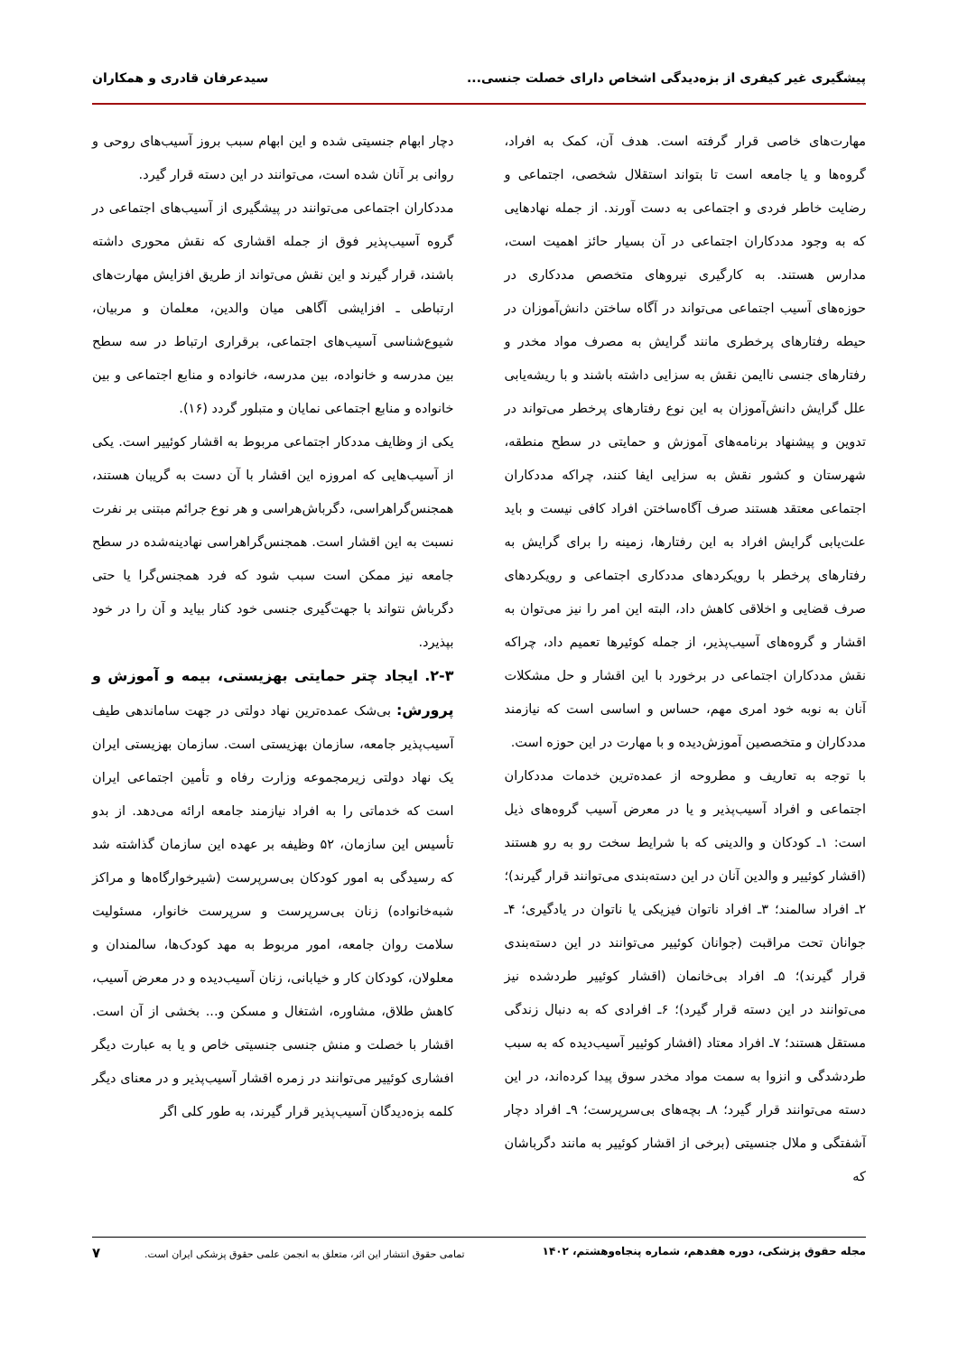پیشگیری غیر کیفری از بزه‌دیدگی اشخاص دارای خصلت جنسی... سیدعرفان قادری و همکاران
مهارت‌های خاصی قرار گرفته است. هدف آن، کمک به افراد، گروه‌ها و یا جامعه است تا بتواند استقلال شخصی، اجتماعی و رضایت خاطر فردی و اجتماعی به دست آورند. از جمله نهادهایی که به وجود مددکاران اجتماعی در آن بسیار حائز اهمیت است، مدارس هستند. به کارگیری نیروهای متخصص مددکاری در حوزه‌های آسیب اجتماعی می‌تواند در آگاه ساختن دانش‌آموزان در حیطه رفتارهای پرخطری مانند گرایش به مصرف مواد مخدر و رفتارهای جنسی ناایمن نقش به سزایی داشته باشند و با ریشه‌یابی علل گرایش دانش‌آموزان به این نوع رفتارهای پرخطر می‌تواند در تدوین و پیشنهاد برنامه‌های آموزش و حمایتی در سطح منطقه، شهرستان و کشور نقش به سزایی ایفا کنند، چراکه مددکاران اجتماعی معتقد هستند صرف آگاه‌ساختن افراد کافی نیست و باید علت‌یابی گرایش افراد به این رفتارها، زمینه را برای گرایش به رفتارهای پرخطر با رویکردهای مددکاری اجتماعی و رویکردهای صرف قضایی و اخلاقی کاهش داد، البته این امر را نیز می‌توان به اقشار و گروه‌های آسیب‌پذیر، از جمله کوئیرها تعمیم داد، چراکه نقش مددکاران اجتماعی در برخورد با این اقشار و حل مشکلات آنان به نوبه خود امری مهم، حساس و اساسی است که نیازمند مددکاران و متخصصین آموزش‌دیده و با مهارت در این حوزه است.
با توجه به تعاریف و مطروحه از عمده‌ترین خدمات مددکاران اجتماعی و افراد آسیب‌پذیر و یا در معرض آسیب گروه‌های ذیل است: ۱ـ کودکان و والدینی که با شرایط سخت رو به رو هستند (اقشار کوئییر و والدین آنان در این دسته‌بندی می‌توانند قرار گیرند)؛ ۲ـ افراد سالمند؛ ۳ـ افراد ناتوان فیزیکی یا ناتوان در یادگیری؛ ۴ـ جوانان تحت مراقبت (جوانان کوئییر می‌توانند در این دسته‌بندی قرار گیرند)؛ ۵ـ افراد بی‌خانمان (اقشار کوئییر طردشده نیز می‌توانند در این دسته قرار گیرد)؛ ۶ـ افرادی که به دنبال زندگی مستقل هستند؛ ۷ـ افراد معتاد (افشار کوئییر آسیب‌دیده که به سبب طردشدگی و انزوا به سمت مواد مخدر سوق پیدا کرده‌اند، در این دسته می‌توانند قرار گیرد؛ ۸ـ بچه‌های بی‌سرپرست؛ ۹ـ افراد دچار آشفتگی و ملال جنسیتی (برخی از اقشار کوئییر به مانند دگرباشان که
دچار ابهام جنسیتی شده و این ابهام سبب بروز آسیب‌های روحی و روانی بر آنان شده است، می‌توانند در این دسته قرار گیرد.
مددکاران اجتماعی می‌توانند در پیشگیری از آسیب‌های اجتماعی در گروه آسیب‌پذیر فوق از جمله اقشاری که نقش محوری داشته باشند، قرار گیرند و این نقش می‌تواند از طریق افزایش مهارت‌های ارتباطی ـ افزایشی آگاهی میان والدین، معلمان و مربیان، شیوع‌شناسی آسیب‌های اجتماعی، برقراری ارتباط در سه سطح بین مدرسه و خانواده، بین مدرسه، خانواده و منابع اجتماعی و بین خانواده و منابع اجتماعی نمایان و متبلور گردد (۱۶).
یکی از وظایف مددکار اجتماعی مربوط به اقشار کوئییر است. یکی از آسیب‌هایی که امروزه این اقشار با آن دست به گریبان هستند، همجنس‌گراهراسی، دگرباش‌هراسی و هر نوع جرائم مبتنی بر نفرت نسبت به این اقشار است. همجنس‌گراهراسی نهادینه‌شده در سطح جامعه نیز ممکن است سبب شود که فرد همجنس‌گرا یا حتی دگرباش نتواند با جهت‌گیری جنسی خود کنار بیاید و آن را در خود بپذیرد.
۲-۳. ایجاد چتر حمایتی بهزیستی، بیمه و آموزش و پرورش: بی‌شک عمده‌ترین نهاد دولتی در جهت ساماندهی طیف آسیب‌پذیر جامعه، سازمان بهزیستی است. سازمان بهزیستی ایران یک نهاد دولتی زیرمجموعه وزارت رفاه و تأمین اجتماعی ایران است که خدماتی را به افراد نیازمند جامعه ارائه می‌دهد. از بدو تأسیس این سازمان، ۵۲ وظیفه بر عهده این سازمان گذاشته شد که رسیدگی به امور کودکان بی‌سرپرست (شیرخوارگاه‌ها و مراکز شبه‌خانواده) زنان بی‌سرپرست و سرپرست خانوار، مسئولیت سلامت روان جامعه، امور مربوط به مهد کودک‌ها، سالمندان و معلولان، کودکان کار و خیابانی، زنان آسیب‌دیده و در معرض آسیب، کاهش طلاق، مشاوره، اشتغال و مسکن و... بخشی از آن است. اقشار با خصلت و منش جنسی جنسیتی خاص و یا به عبارت دیگر افشاری کوئییر می‌توانند در زمره اقشار آسیب‌پذیر و در معنای دیگر کلمه بزه‌دیدگان آسیب‌پذیر قرار گیرند، به طور کلی اگر
مجله حقوق پزشکی، دوره هفدهم، شماره پنجاه‌وهشتم، ۱۴۰۲ تمامی حقوق انتشار این اثر، متعلق به انجمن علمی حقوق پزشکی ایران است. ۷